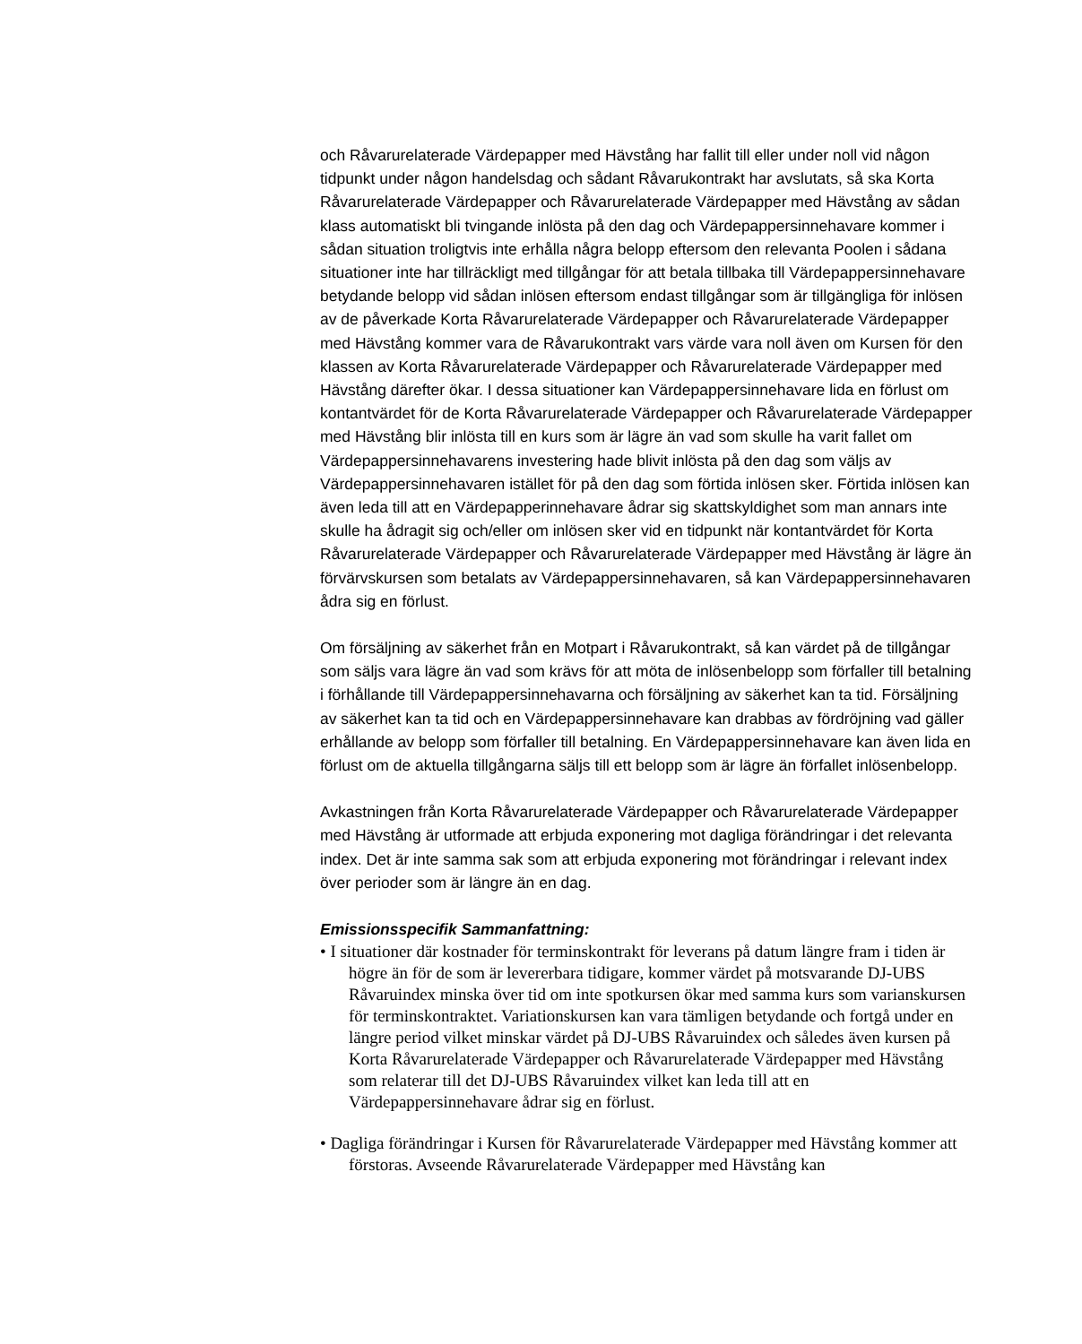och Råvarurelaterade Värdepapper med Hävstång har fallit till eller under noll vid någon tidpunkt under någon handelsdag och sådant Råvarukontrakt har avslutats, så ska Korta Råvarurelaterade Värdepapper och Råvarurelaterade Värdepapper med Hävstång av sådan klass automatiskt bli tvingande inlösta på den dag och Värdepappersinnehavare kommer i sådan situation troligtvis inte erhålla några belopp eftersom den relevanta Poolen i sådana situationer inte har tillräckligt med tillgångar för att betala tillbaka till Värdepappersinnehavare betydande belopp vid sådan inlösen eftersom endast tillgångar som är tillgängliga för inlösen av de påverkade Korta Råvarurelaterade Värdepapper och Råvarurelaterade Värdepapper med Hävstång kommer vara de Råvarukontrakt vars värde vara noll även om Kursen för den klassen av Korta Råvarurelaterade Värdepapper och Råvarurelaterade Värdepapper med Hävstång därefter ökar. I dessa situationer kan Värdepappersinnehavare lida en förlust om kontantvärdet för de Korta Råvarurelaterade Värdepapper och Råvarurelaterade Värdepapper med Hävstång blir inlösta till en kurs som är lägre än vad som skulle ha varit fallet om Värdepappersinnehavarens investering hade blivit inlösta på den dag som väljs av Värdepappersinnehavaren istället för på den dag som förtida inlösen sker. Förtida inlösen kan även leda till att en Värdepapperinnehavare ådrar sig skattskyldighet som man annars inte skulle ha ådragit sig och/eller om inlösen sker vid en tidpunkt när kontantvärdet för Korta Råvarurelaterade Värdepapper och Råvarurelaterade Värdepapper med Hävstång är lägre än förvärvskursen som betalats av Värdepappersinnehavaren, så kan Värdepappersinnehavaren ådra sig en förlust.
Om försäljning av säkerhet från en Motpart i Råvarukontrakt, så kan värdet på de tillgångar som säljs vara lägre än vad som krävs för att möta de inlösenbelopp som förfaller till betalning i förhållande till Värdepappersinnehavarna och försäljning av säkerhet kan ta tid. Försäljning av säkerhet kan ta tid och en Värdepappersinnehavare kan drabbas av fördröjning vad gäller erhållande av belopp som förfaller till betalning. En Värdepappersinnehavare kan även lida en förlust om de aktuella tillgångarna säljs till ett belopp som är lägre än förfallet inlösenbelopp.
Avkastningen från Korta Råvarurelaterade Värdepapper och Råvarurelaterade Värdepapper med Hävstång är utformade att erbjuda exponering mot dagliga förändringar i det relevanta index. Det är inte samma sak som att erbjuda exponering mot förändringar i relevant index över perioder som är längre än en dag.
Emissionsspecifik Sammanfattning:
• I situationer där kostnader för terminskontrakt för leverans på datum längre fram i tiden är högre än för de som är levererbara tidigare, kommer värdet på motsvarande DJ-UBS Råvaruindex minska över tid om inte spotkursen ökar med samma kurs som varianskursen för terminskontraktet. Variationskursen kan vara tämligen betydande och fortgå under en längre period vilket minskar värdet på DJ-UBS Råvaruindex och således även kursen på Korta Råvarurelaterade Värdepapper och Råvarurelaterade Värdepapper med Hävstång som relaterar till det DJ-UBS Råvaruindex vilket kan leda till att en Värdepappersinnehavare ådrar sig en förlust.
• Dagliga förändringar i Kursen för Råvarurelaterade Värdepapper med Hävstång kommer att förstoras. Avseende Råvarurelaterade Värdepapper med Hävstång kan